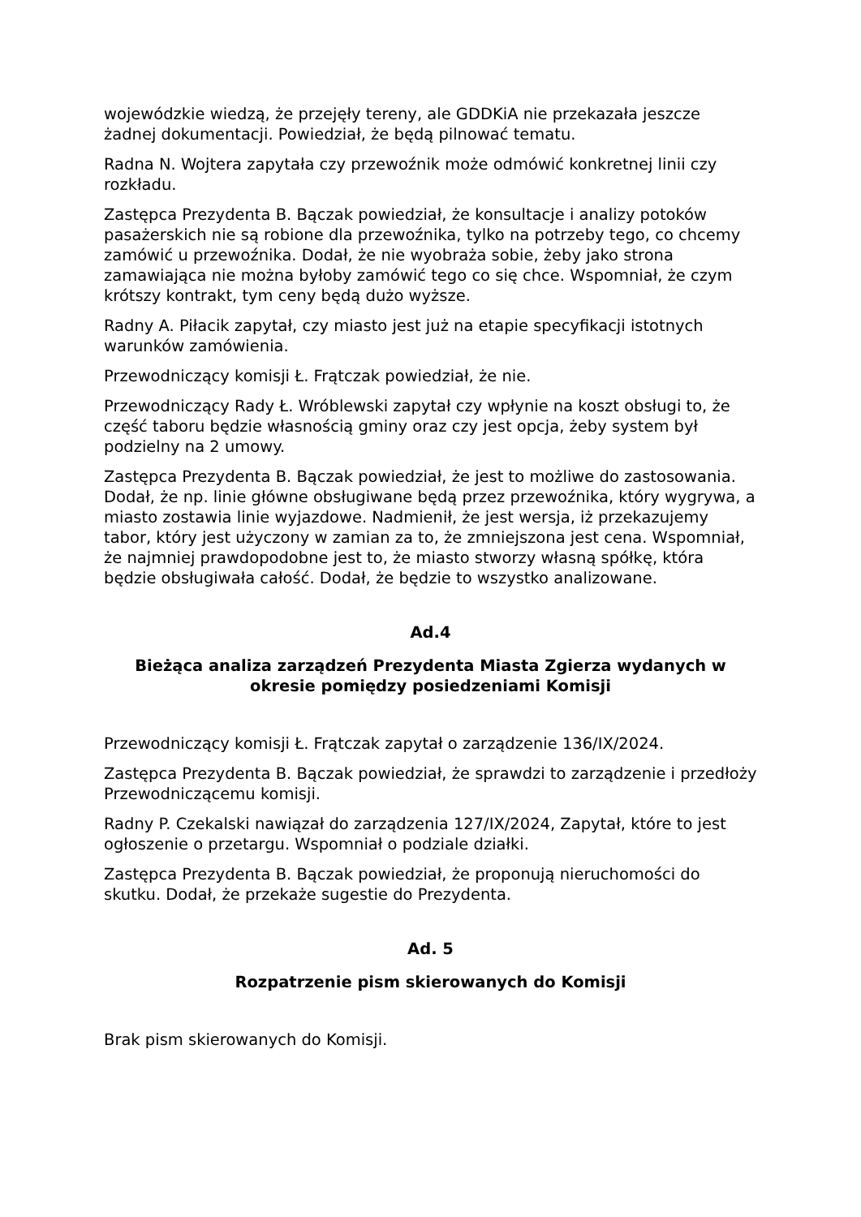wojewódzkie wiedzą, że przejęły tereny, ale GDDKiA nie przekazała jeszcze żadnej dokumentacji. Powiedział, że będą pilnować tematu.
Radna N. Wojtera zapytała czy przewoźnik może odmówić konkretnej linii czy rozkładu.
Zastępca Prezydenta B. Bączak powiedział, że konsultacje i analizy potoków pasażerskich nie są robione dla przewoźnika, tylko na potrzeby tego, co chcemy zamówić u przewoźnika. Dodał, że nie wyobraża sobie, żeby jako strona zamawiająca nie można byłoby zamówić tego co się chce. Wspomniał, że czym krótszy kontrakt, tym ceny będą dużo wyższe.
Radny A. Piłacik zapytał, czy miasto jest już na etapie specyfikacji istotnych warunków zamówienia.
Przewodniczący komisji Ł. Frątczak powiedział, że nie.
Przewodniczący Rady Ł. Wróblewski zapytał czy wpłynie na koszt obsługi to, że część taboru będzie własnością gminy oraz czy jest opcja, żeby system był podzielny na 2 umowy.
Zastępca Prezydenta B. Bączak powiedział, że jest to możliwe do zastosowania. Dodał, że np. linie główne obsługiwane będą przez przewoźnika, który wygrywa, a miasto zostawia linie wyjazdowe. Nadmienił, że jest wersja, iż przekazujemy tabor, który jest użyczony w zamian za to, że zmniejszona jest cena. Wspomniał, że najmniej prawdopodobne jest to, że miasto stworzy własną spółkę, która będzie obsługiwała całość. Dodał, że będzie to wszystko analizowane.
Ad.4
Bieżąca analiza zarządzeń Prezydenta Miasta Zgierza wydanych w okresie pomiędzy posiedzeniami Komisji
Przewodniczący komisji Ł. Frątczak zapytał o zarządzenie 136/IX/2024.
Zastępca Prezydenta B. Bączak powiedział, że sprawdzi to zarządzenie i przedłoży Przewodniczącemu komisji.
Radny P. Czekalski nawiązał do zarządzenia 127/IX/2024, Zapytał, które to jest ogłoszenie o przetargu. Wspomniał o podziale działki.
Zastępca Prezydenta B. Bączak powiedział, że proponują nieruchomości do skutku. Dodał, że przekaże sugestie do Prezydenta.
Ad. 5
Rozpatrzenie pism skierowanych do Komisji
Brak pism skierowanych do Komisji.